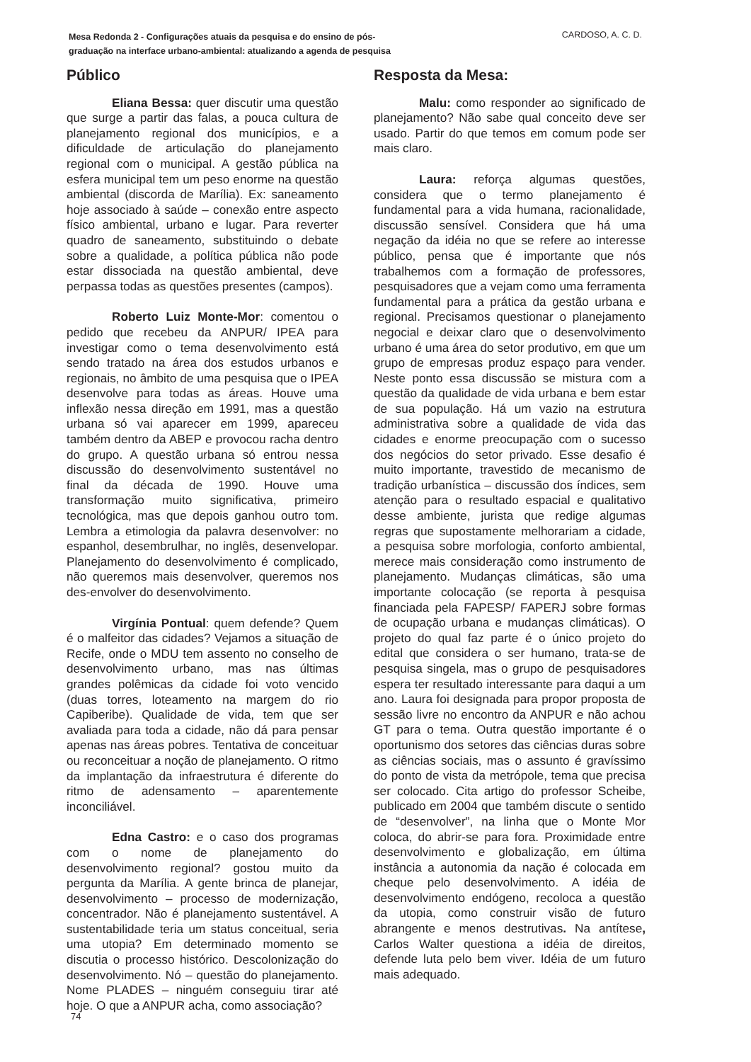Mesa Redonda 2 - Configurações atuais da pesquisa e do ensino de pós-
graduação na interface urbano-ambiental: atualizando a agenda de pesquisa CARDOSO, A. C. D.
Público
Eliana Bessa: quer discutir uma questão que surge a partir das falas, a pouca cultura de planejamento regional dos municípios, e a dificuldade de articulação do planejamento regional com o municipal. A gestão pública na esfera municipal tem um peso enorme na questão ambiental (discorda de Marília). Ex: saneamento hoje associado à saúde – conexão entre aspecto físico ambiental, urbano e lugar. Para reverter quadro de saneamento, substituindo o debate sobre a qualidade, a política pública não pode estar dissociada na questão ambiental, deve perpassa todas as questões presentes (campos).
Roberto Luiz Monte-Mor: comentou o pedido que recebeu da ANPUR/ IPEA para investigar como o tema desenvolvimento está sendo tratado na área dos estudos urbanos e regionais, no âmbito de uma pesquisa que o IPEA desenvolve para todas as áreas. Houve uma inflexão nessa direção em 1991, mas a questão urbana só vai aparecer em 1999, apareceu também dentro da ABEP e provocou racha dentro do grupo. A questão urbana só entrou nessa discussão do desenvolvimento sustentável no final da década de 1990. Houve uma transformação muito significativa, primeiro tecnológica, mas que depois ganhou outro tom. Lembra a etimologia da palavra desenvolver: no espanhol, desembrulhar, no inglês, desenvelopar. Planejamento do desenvolvimento é complicado, não queremos mais desenvolver, queremos nos des-envolver do desenvolvimento.
Virgínia Pontual: quem defende? Quem é o malfeitor das cidades? Vejamos a situação de Recife, onde o MDU tem assento no conselho de desenvolvimento urbano, mas nas últimas grandes polêmicas da cidade foi voto vencido (duas torres, loteamento na margem do rio Capiberibe). Qualidade de vida, tem que ser avaliada para toda a cidade, não dá para pensar apenas nas áreas pobres. Tentativa de conceituar ou reconceituar a noção de planejamento. O ritmo da implantação da infraestrutura é diferente do ritmo de adensamento – aparentemente inconciliável.
Edna Castro: e o caso dos programas com o nome de planejamento do desenvolvimento regional? gostou muito da pergunta da Marília. A gente brinca de planejar, desenvolvimento – processo de modernização, concentrador. Não é planejamento sustentável. A sustentabilidade teria um status conceitual, seria uma utopia? Em determinado momento se discutia o processo histórico. Descolonização do desenvolvimento. Nó – questão do planejamento. Nome PLADES – ninguém conseguiu tirar até hoje. O que a ANPUR acha, como associação?
Resposta da Mesa:
Malu: como responder ao significado de planejamento? Não sabe qual conceito deve ser usado. Partir do que temos em comum pode ser mais claro.
Laura: reforça algumas questões, considera que o termo planejamento é fundamental para a vida humana, racionalidade, discussão sensível. Considera que há uma negação da idéia no que se refere ao interesse público, pensa que é importante que nós trabalhemos com a formação de professores, pesquisadores que a vejam como uma ferramenta fundamental para a prática da gestão urbana e regional. Precisamos questionar o planejamento negocial e deixar claro que o desenvolvimento urbano é uma área do setor produtivo, em que um grupo de empresas produz espaço para vender. Neste ponto essa discussão se mistura com a questão da qualidade de vida urbana e bem estar de sua população. Há um vazio na estrutura administrativa sobre a qualidade de vida das cidades e enorme preocupação com o sucesso dos negócios do setor privado. Esse desafio é muito importante, travestido de mecanismo de tradição urbanística – discussão dos índices, sem atenção para o resultado espacial e qualitativo desse ambiente, jurista que redige algumas regras que supostamente melhorariam a cidade, a pesquisa sobre morfologia, conforto ambiental, merece mais consideração como instrumento de planejamento. Mudanças climáticas, são uma importante colocação (se reporta à pesquisa financiada pela FAPESP/ FAPERJ sobre formas de ocupação urbana e mudanças climáticas). O projeto do qual faz parte é o único projeto do edital que considera o ser humano, trata-se de pesquisa singela, mas o grupo de pesquisadores espera ter resultado interessante para daqui a um ano. Laura foi designada para propor proposta de sessão livre no encontro da ANPUR e não achou GT para o tema. Outra questão importante é o oportunismo dos setores das ciências duras sobre as ciências sociais, mas o assunto é gravíssimo do ponto de vista da metrópole, tema que precisa ser colocado. Cita artigo do professor Scheibe, publicado em 2004 que também discute o sentido de “desenvolver”, na linha que o Monte Mor coloca, do abrir-se para fora. Proximidade entre desenvolvimento e globalização, em última instância a autonomia da nação é colocada em cheque pelo desenvolvimento. A idéia de desenvolvimento endógeno, recoloca a questão da utopia, como construir visão de futuro abrangente e menos destrutivas. Na antítese, Carlos Walter questiona a idéia de direitos, defende luta pelo bem viver. Idéia de um futuro mais adequado.
74